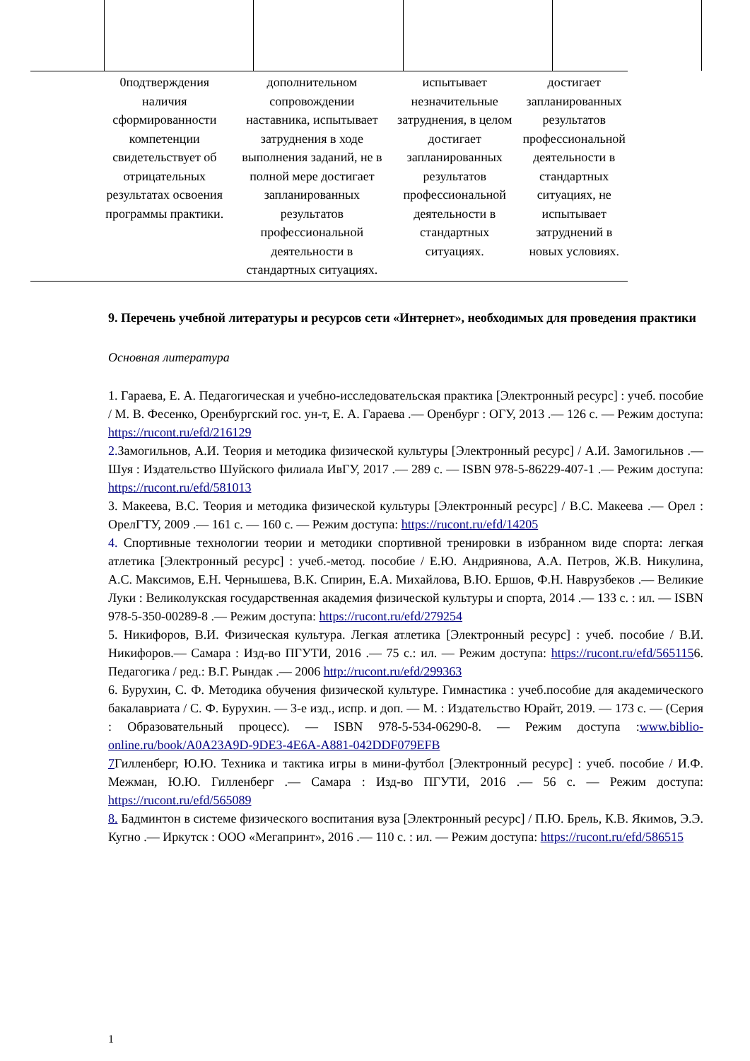| | 0подтверждения наличия сформированности компетенции свидетельствует об отрицательных результатах освоения программы практики. | дополнительном сопровождении наставника, испытывает затруднения в ходе выполнения заданий, не в полной мере достигает запланированных результатов профессиональной деятельности в стандартных ситуациях. | испытывает незначительные затруднения, в целом достигает запланированных результатов профессиональной деятельности в стандартных ситуациях. | достигает запланированных результатов профессиональной деятельности в стандартных ситуациях, не испытывает затруднений в новых условиях. |
9. Перечень учебной литературы и ресурсов сети «Интернет», необходимых для проведения практики
Основная литература
1. Гараева, Е. А. Педагогическая и учебно-исследовательская практика [Электронный ресурс] : учеб. пособие / М. В. Фесенко, Оренбургский гос. ун-т, Е. А. Гараева .— Оренбург : ОГУ, 2013 .— 126 с. — Режим доступа: https://rucont.ru/efd/216129
2. Замогильнов, А.И. Теория и методика физической культуры [Электронный ресурс] / А.И. Замогильнов .— Шуя : Издательство Шуйского филиала ИвГУ, 2017 .— 289 с. — ISBN 978-5-86229-407-1 .— Режим доступа: https://rucont.ru/efd/581013
3. Макеева, В.С. Теория и методика физической культуры [Электронный ресурс] / В.С. Макеева .— Орел : ОрелГТУ, 2009 .— 161 с. — 160 с. — Режим доступа: https://rucont.ru/efd/14205
4. Спортивные технологии теории и методики спортивной тренировки в избранном виде спорта: легкая атлетика [Электронный ресурс] : учеб.-метод. пособие / Е.Ю. Андриянова, А.А. Петров, Ж.В. Никулина, А.С. Максимов, Е.Н. Чернышева, В.К. Спирин, Е.А. Михайлова, В.Ю. Ершов, Ф.Н. Наврузбеков .— Великие Луки : Великолукская государственная академия физической культуры и спорта, 2014 .— 133 с. : ил. — ISBN 978-5-350-00289-8 .— Режим доступа: https://rucont.ru/efd/279254
5. Никифоров, В.И. Физическая культура. Легкая атлетика [Электронный ресурс] : учеб. пособие / В.И. Никифоров.— Самара : Изд-во ПГУТИ, 2016 .— 75 с.: ил. — Режим доступа: https://rucont.ru/efd/5651156. Педагогика / ред.: В.Г. Рындак .— 2006 http://rucont.ru/efd/299363
6. Бурухин, С. Ф. Методика обучения физической культуре. Гимнастика : учеб.пособие для академического бакалавриата / С. Ф. Бурухин. — 3-е изд., испр. и доп. — М. : Издательство Юрайт, 2019. — 173 с. — (Серия : Образовательный процесс). — ISBN 978-5-534-06290-8. — Режим доступа :www.biblio-online.ru/book/A0A23A9D-9DE3-4E6A-A881-042DDF079EFB
7 Гилленберг, Ю.Ю. Техника и тактика игры в мини-футбол [Электронный ресурс] : учеб. пособие / И.Ф. Межман, Ю.Ю. Гилленберг .— Самара : Изд-во ПГУТИ, 2016 .— 56 с. — Режим доступа: https://rucont.ru/efd/565089
8. Бадминтон в системе физического воспитания вуза [Электронный ресурс] / П.Ю. Брель, К.В. Якимов, Э.Э. Кугно .— Иркутск : ООО «Мегапринт», 2016 .— 110 с. : ил. — Режим доступа: https://rucont.ru/efd/586515
1